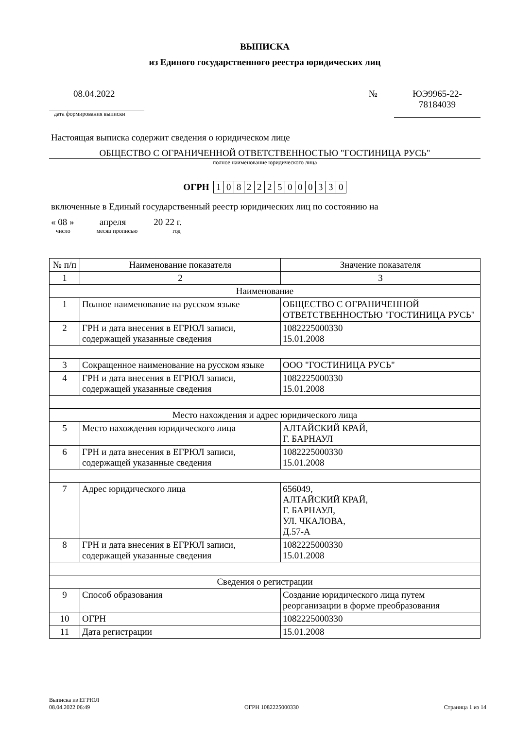ВЫПИСКА
из Единого государственного реестра юридических лиц
08.04.2022
дата формирования выписки
№ ЮЭ9965-22-
78184039
Настоящая выписка содержит сведения о юридическом лице
ОБЩЕСТВО С ОГРАНИЧЕННОЙ ОТВЕТСТВЕННОСТЬЮ "ГОСТИНИЦА РУСЬ"
полное наименование юридического лица
ОГРН
| 1 | 0 | 8 | 2 | 2 | 2 | 5 | 0 | 0 | 0 | 3 | 3 | 0 |
включенные в Единый государственный реестр юридических лиц по состоянию на
« 08 » апреля 20 22 г.
число месяц прописью год
| № п/п | Наименование показателя | Значение показателя |
| --- | --- | --- |
| 1 | 2 | 3 |
| Наименование | | |
| 1 | Полное наименование на русском языке | ОБЩЕСТВО С ОГРАНИЧЕННОЙ ОТВЕТСТВЕННОСТЬЮ "ГОСТИНИЦА РУСЬ" |
| 2 | ГРН и дата внесения в ЕГРЮЛ записи, содержащей указанные сведения | 1082225000330 15.01.2008 |
| 3 | Сокращенное наименование на русском языке | ООО "ГОСТИНИЦА РУСЬ" |
| 4 | ГРН и дата внесения в ЕГРЮЛ записи, содержащей указанные сведения | 1082225000330 15.01.2008 |
| Место нахождения и адрес юридического лица | | |
| 5 | Место нахождения юридического лица | АЛТАЙСКИЙ КРАЙ, Г. БАРНАУЛ |
| 6 | ГРН и дата внесения в ЕГРЮЛ записи, содержащей указанные сведения | 1082225000330 15.01.2008 |
| 7 | Адрес юридического лица | 656049, АЛТАЙСКИЙ КРАЙ, Г. БАРНАУЛ, УЛ. ЧКАЛОВА, Д.57-А |
| 8 | ГРН и дата внесения в ЕГРЮЛ записи, содержащей указанные сведения | 1082225000330 15.01.2008 |
| Сведения о регистрации | | |
| 9 | Способ образования | Создание юридического лица путем реорганизации в форме преобразования |
| 10 | ОГРН | 1082225000330 |
| 11 | Дата регистрации | 15.01.2008 |
Выписка из ЕГРЮЛ
08.04.2022 06:49
ОГРН 1082225000330
Страница 1 из 14